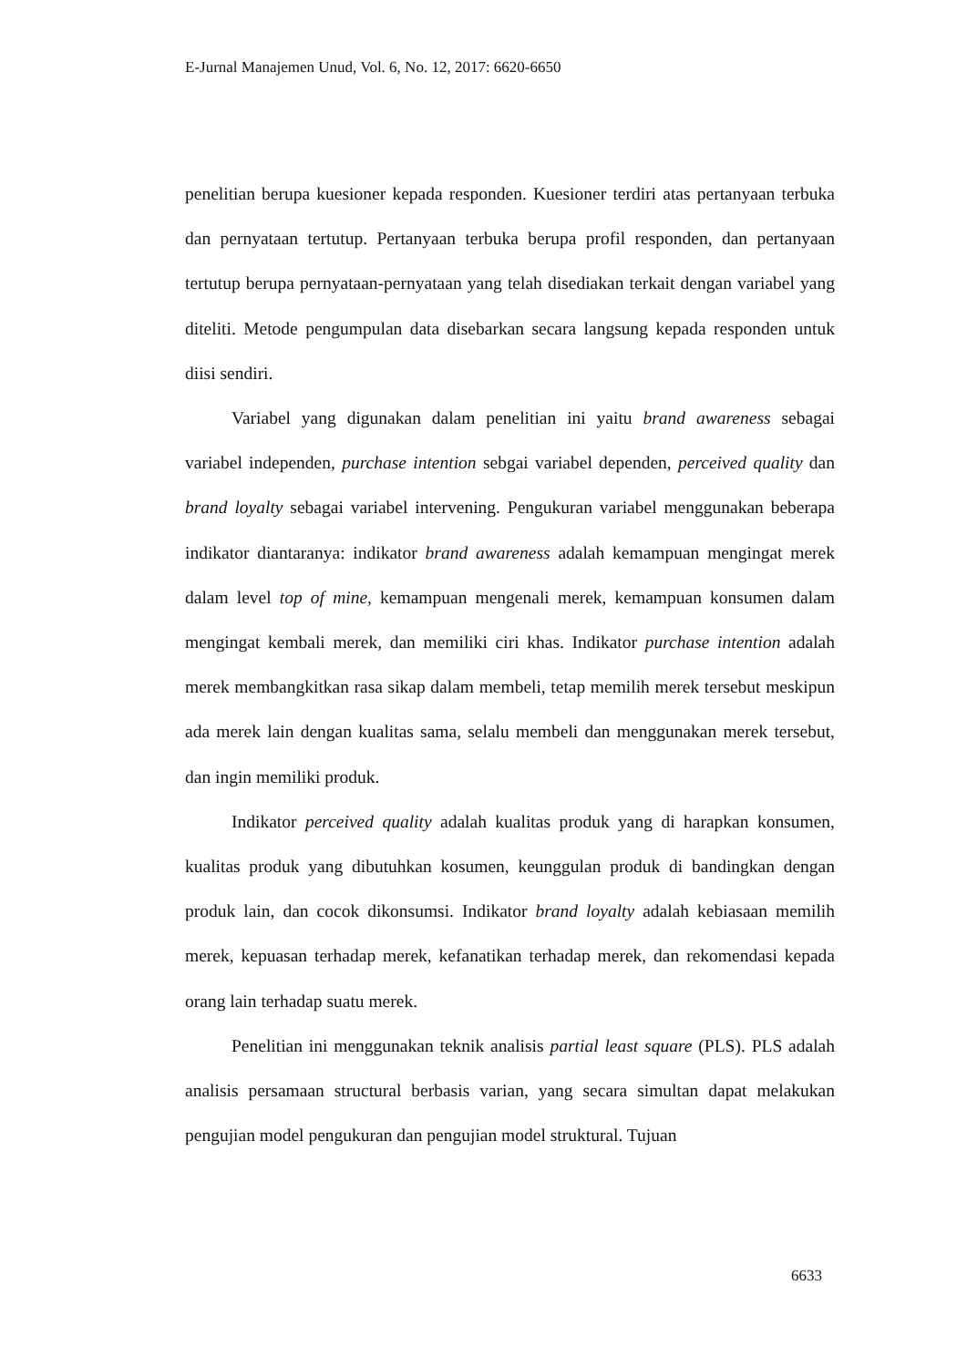E-Jurnal Manajemen Unud, Vol. 6, No. 12, 2017: 6620-6650
penelitian berupa kuesioner kepada responden. Kuesioner terdiri atas pertanyaan terbuka dan pernyataan tertutup. Pertanyaan terbuka berupa profil responden, dan pertanyaan tertutup berupa pernyataan-pernyataan yang telah disediakan terkait dengan variabel yang diteliti. Metode pengumpulan data disebarkan secara langsung kepada responden untuk diisi sendiri.
Variabel yang digunakan dalam penelitian ini yaitu brand awareness sebagai variabel independen, purchase intention sebgai variabel dependen, perceived quality dan brand loyalty sebagai variabel intervening. Pengukuran variabel menggunakan beberapa indikator diantaranya: indikator brand awareness adalah kemampuan mengingat merek dalam level top of mine, kemampuan mengenali merek, kemampuan konsumen dalam mengingat kembali merek, dan memiliki ciri khas. Indikator purchase intention adalah merek membangkitkan rasa sikap dalam membeli, tetap memilih merek tersebut meskipun ada merek lain dengan kualitas sama, selalu membeli dan menggunakan merek tersebut, dan ingin memiliki produk.
Indikator perceived quality adalah kualitas produk yang di harapkan konsumen, kualitas produk yang dibutuhkan kosumen, keunggulan produk di bandingkan dengan produk lain, dan cocok dikonsumsi. Indikator brand loyalty adalah kebiasaan memilih merek, kepuasan terhadap merek, kefanatikan terhadap merek, dan rekomendasi kepada orang lain terhadap suatu merek.
Penelitian ini menggunakan teknik analisis partial least square (PLS). PLS adalah analisis persamaan structural berbasis varian, yang secara simultan dapat melakukan pengujian model pengukuran dan pengujian model struktural. Tujuan
6633